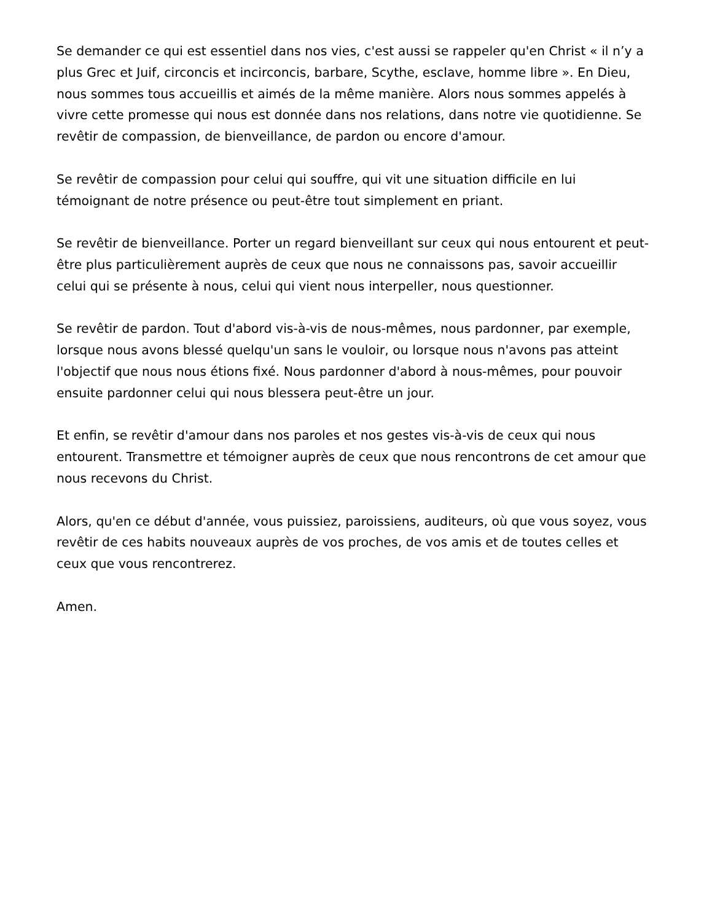Se demander ce qui est essentiel dans nos vies, c'est aussi se rappeler qu'en Christ « il n’y a plus Grec et Juif, circoncis et incirconcis, barbare, Scythe, esclave, homme libre ». En Dieu, nous sommes tous accueillis et aimés de la même manière. Alors nous sommes appelés à vivre cette promesse qui nous est donnée dans nos relations, dans notre vie quotidienne. Se revêtir de compassion, de bienveillance, de pardon ou encore d'amour.
Se revêtir de compassion pour celui qui souffre, qui vit une situation difficile en lui témoignant de notre présence ou peut-être tout simplement en priant.
Se revêtir de bienveillance. Porter un regard bienveillant sur ceux qui nous entourent et peut-être plus particulièrement auprès de ceux que nous ne connaissons pas, savoir accueillir celui qui se présente à nous, celui qui vient nous interpeller, nous questionner.
Se revêtir de pardon. Tout d'abord vis-à-vis de nous-mêmes, nous pardonner, par exemple, lorsque nous avons blessé quelqu'un sans le vouloir, ou lorsque nous n'avons pas atteint l'objectif que nous nous étions fixé. Nous pardonner d'abord à nous-mêmes, pour pouvoir ensuite pardonner celui qui nous blessera peut-être un jour.
Et enfin, se revêtir d'amour dans nos paroles et nos gestes vis-à-vis de ceux qui nous entourent. Transmettre et témoigner auprès de ceux que nous rencontrons de cet amour que nous recevons du Christ.
Alors, qu'en ce début d'année, vous puissiez, paroissiens, auditeurs, où que vous soyez, vous revêtir de ces habits nouveaux auprès de vos proches, de vos amis et de toutes celles et ceux que vous rencontrerez.
Amen.